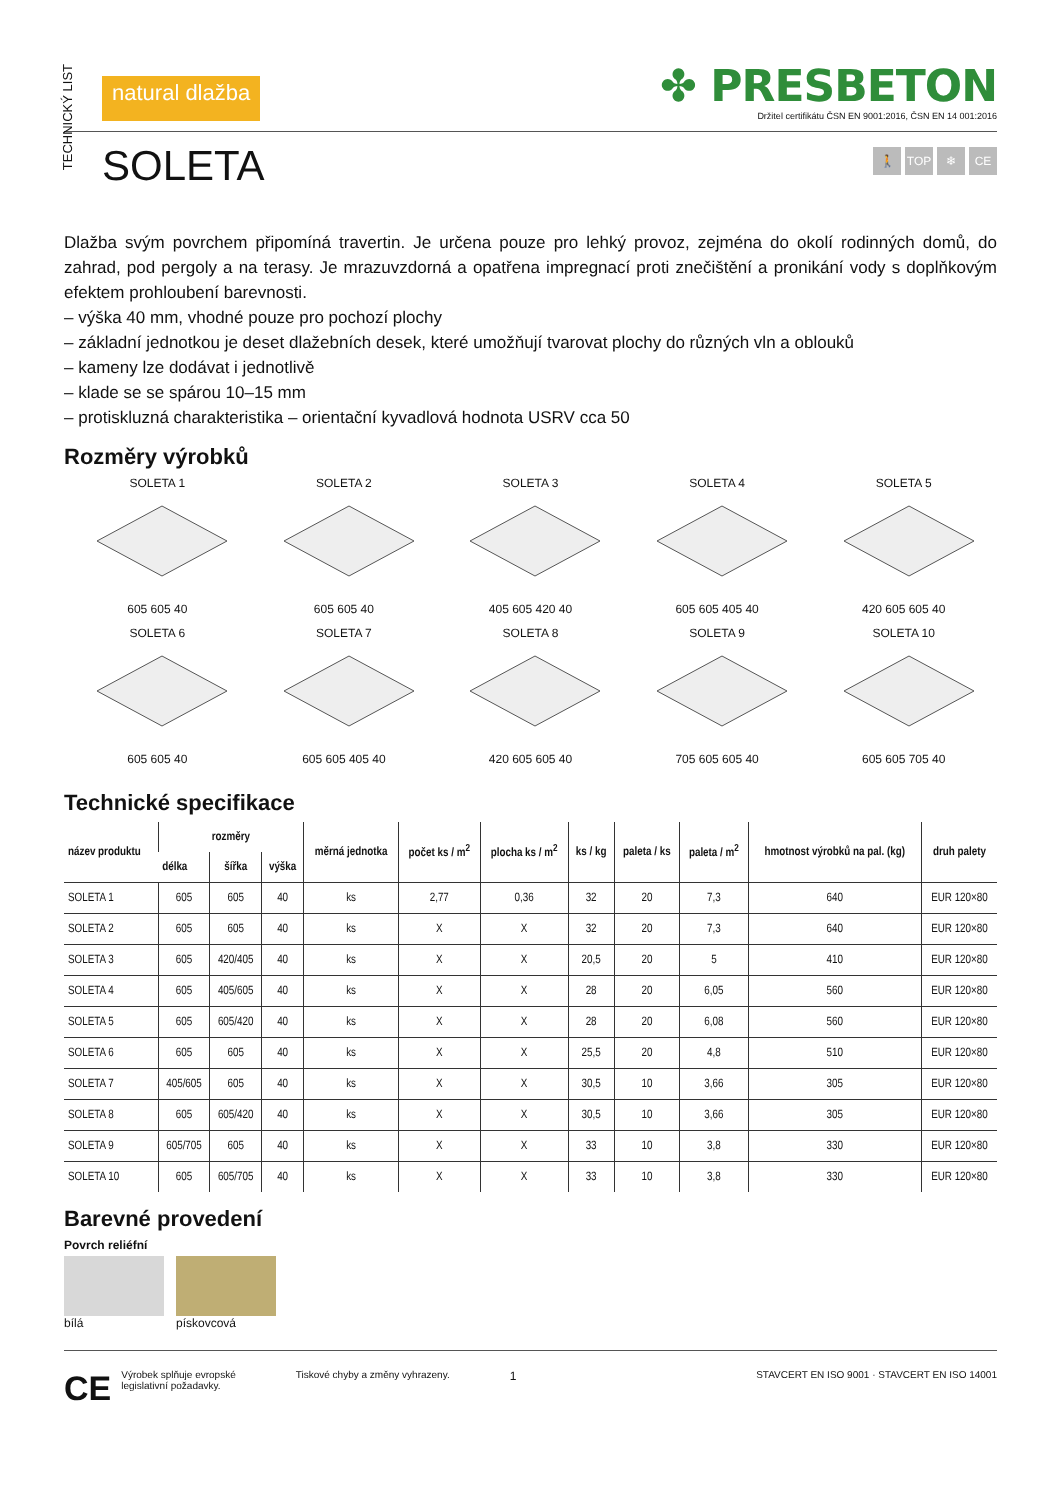TECHNICKÝ LIST
natural dlažba
✤ PRESBETON
Držitel certifikátu ČSN EN 9001:2016, ČSN EN 14 001:2016
SOLETA
🚶 TOP ❄ CE
Dlažba svým povrchem připomíná travertin. Je určena pouze pro lehký provoz, zejména do okolí rodinných domů, do zahrad, pod pergoly a na terasy. Je mrazuvzdorná a opatřena impregnací proti znečištění a pronikání vody s doplňkovým efektem prohloubení barevnosti.
– výška 40 mm, vhodné pouze pro pochozí plochy
– základní jednotkou je deset dlažebních desek, které umožňují tvarovat plochy do různých vln a oblouků
– kameny lze dodávat i jednotlivě
– klade se se spárou 10–15 mm
– protiskluzná charakteristika – orientační kyvadlová hodnota USRV cca 50
Rozměry výrobků
SOLETA 1605 605 40
SOLETA 2605 605 40
SOLETA 3405 605 420 40
SOLETA 4605 605 405 40
SOLETA 5420 605 605 40
SOLETA 6605 605 40
SOLETA 7605 605 405 40
SOLETA 8420 605 605 40
SOLETA 9705 605 605 40
SOLETA 10605 605 705 40
Technické specifikace
| název produktu | rozměry | | | měrná jednotka | počet ks / m<sup>2</sup> | plocha ks / m<sup>2</sup> | ks / kg | paleta / ks | paleta / m<sup>2</sup> | hmotnost výrobků na pal. (kg) | druh palety |
| --- | --- | --- | --- | --- | --- | --- | --- | --- | --- | --- | --- |
| | délka | šířka | výška | | | | | | | | |
| SOLETA 1 | 605 | 605 | 40 | ks | 2,77 | 0,36 | 32 | 20 | 7,3 | 640 | EUR 120×80 |
| SOLETA 2 | 605 | 605 | 40 | ks | X | X | 32 | 20 | 7,3 | 640 | EUR 120×80 |
| SOLETA 3 | 605 | 420/405 | 40 | ks | X | X | 20,5 | 20 | 5 | 410 | EUR 120×80 |
| SOLETA 4 | 605 | 405/605 | 40 | ks | X | X | 28 | 20 | 6,05 | 560 | EUR 120×80 |
| SOLETA 5 | 605 | 605/420 | 40 | ks | X | X | 28 | 20 | 6,08 | 560 | EUR 120×80 |
| SOLETA 6 | 605 | 605 | 40 | ks | X | X | 25,5 | 20 | 4,8 | 510 | EUR 120×80 |
| SOLETA 7 | 405/605 | 605 | 40 | ks | X | X | 30,5 | 10 | 3,66 | 305 | EUR 120×80 |
| SOLETA 8 | 605 | 605/420 | 40 | ks | X | X | 30,5 | 10 | 3,66 | 305 | EUR 120×80 |
| SOLETA 9 | 605/705 | 605 | 40 | ks | X | X | 33 | 10 | 3,8 | 330 | EUR 120×80 |
| SOLETA 10 | 605 | 605/705 | 40 | ks | X | X | 33 | 10 | 3,8 | 330 | EUR 120×80 |
Barevné provedení
Povrch reliéfní
bílá pískovcová
CE Výrobek splňuje evropské
legislativní požadavky.
Tiskové chyby a změny vyhrazeny.
1
STAVCERT EN ISO 9001 · STAVCERT EN ISO 14001